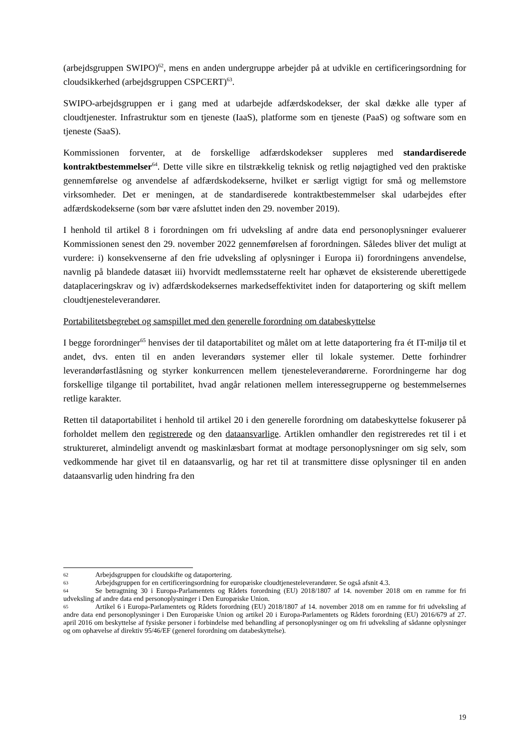(arbejdsgruppen SWIPO)<sup>62</sup>, mens en anden undergruppe arbejder på at udvikle en certificeringsordning for cloudsikkerhed (arbejdsgruppen CSPCERT)<sup>63</sup>.
SWIPO-arbejdsgruppen er i gang med at udarbejde adfærdskodekser, der skal dække alle typer af cloudtjenester. Infrastruktur som en tjeneste (IaaS), platforme som en tjeneste (PaaS) og software som en tjeneste (SaaS).
Kommissionen forventer, at de forskellige adfærdskodekser suppleres med standardiserede kontraktbestemmelser<sup>64</sup>. Dette ville sikre en tilstrækkelig teknisk og retlig nøjagtighed ved den praktiske gennemførelse og anvendelse af adfærdskodekserne, hvilket er særligt vigtigt for små og mellemstore virksomheder. Det er meningen, at de standardiserede kontraktbestemmelser skal udarbejdes efter adfærdskodekserne (som bør være afsluttet inden den 29. november 2019).
I henhold til artikel 8 i forordningen om fri udveksling af andre data end personoplysninger evaluerer Kommissionen senest den 29. november 2022 gennemførelsen af forordningen. Således bliver det muligt at vurdere: i) konsekvenserne af den frie udveksling af oplysninger i Europa ii) forordningens anvendelse, navnlig på blandede datasæt iii) hvorvidt medlemsstaterne reelt har ophævet de eksisterende uberettigede dataplaceringskrav og iv) adfærdskodeksernes markedseffektivitet inden for dataportering og skift mellem cloudtjenesteleverandører.
Portabilitetsbegrebet og samspillet med den generelle forordning om databeskyttelse
I begge forordninger<sup>65</sup> henvises der til dataportabilitet og målet om at lette dataportering fra ét IT-miljø til et andet, dvs. enten til en anden leverandørs systemer eller til lokale systemer. Dette forhindrer leverandørfastlåsning og styrker konkurrencen mellem tjenesteleverandørerne. Forordningerne har dog forskellige tilgange til portabilitet, hvad angår relationen mellem interessegrupperne og bestemmelsernes retlige karakter.
Retten til dataportabilitet i henhold til artikel 20 i den generelle forordning om databeskyttelse fokuserer på forholdet mellem den registrerede og den dataansvarlige. Artiklen omhandler den registreredes ret til i et struktureret, almindeligt anvendt og maskinlæsbart format at modtage personoplysninger om sig selv, som vedkommende har givet til en dataansvarlig, og har ret til at transmittere disse oplysninger til en anden dataansvarlig uden hindring fra den
62 Arbejdsgruppen for cloudskifte og dataportering.
63 Arbejdsgruppen for en certificeringsordning for europæiske cloudtjenesteleverandører. Se også afsnit 4.3.
64 Se betragtning 30 i Europa-Parlamentets og Rådets forordning (EU) 2018/1807 af 14. november 2018 om en ramme for fri udveksling af andre data end personoplysninger i Den Europæiske Union.
65 Artikel 6 i Europa-Parlamentets og Rådets forordning (EU) 2018/1807 af 14. november 2018 om en ramme for fri udveksling af andre data end personoplysninger i Den Europæiske Union og artikel 20 i Europa-Parlamentets og Rådets forordning (EU) 2016/679 af 27. april 2016 om beskyttelse af fysiske personer i forbindelse med behandling af personoplysninger og om fri udveksling af sådanne oplysninger og om ophævelse af direktiv 95/46/EF (generel forordning om databeskyttelse).
19